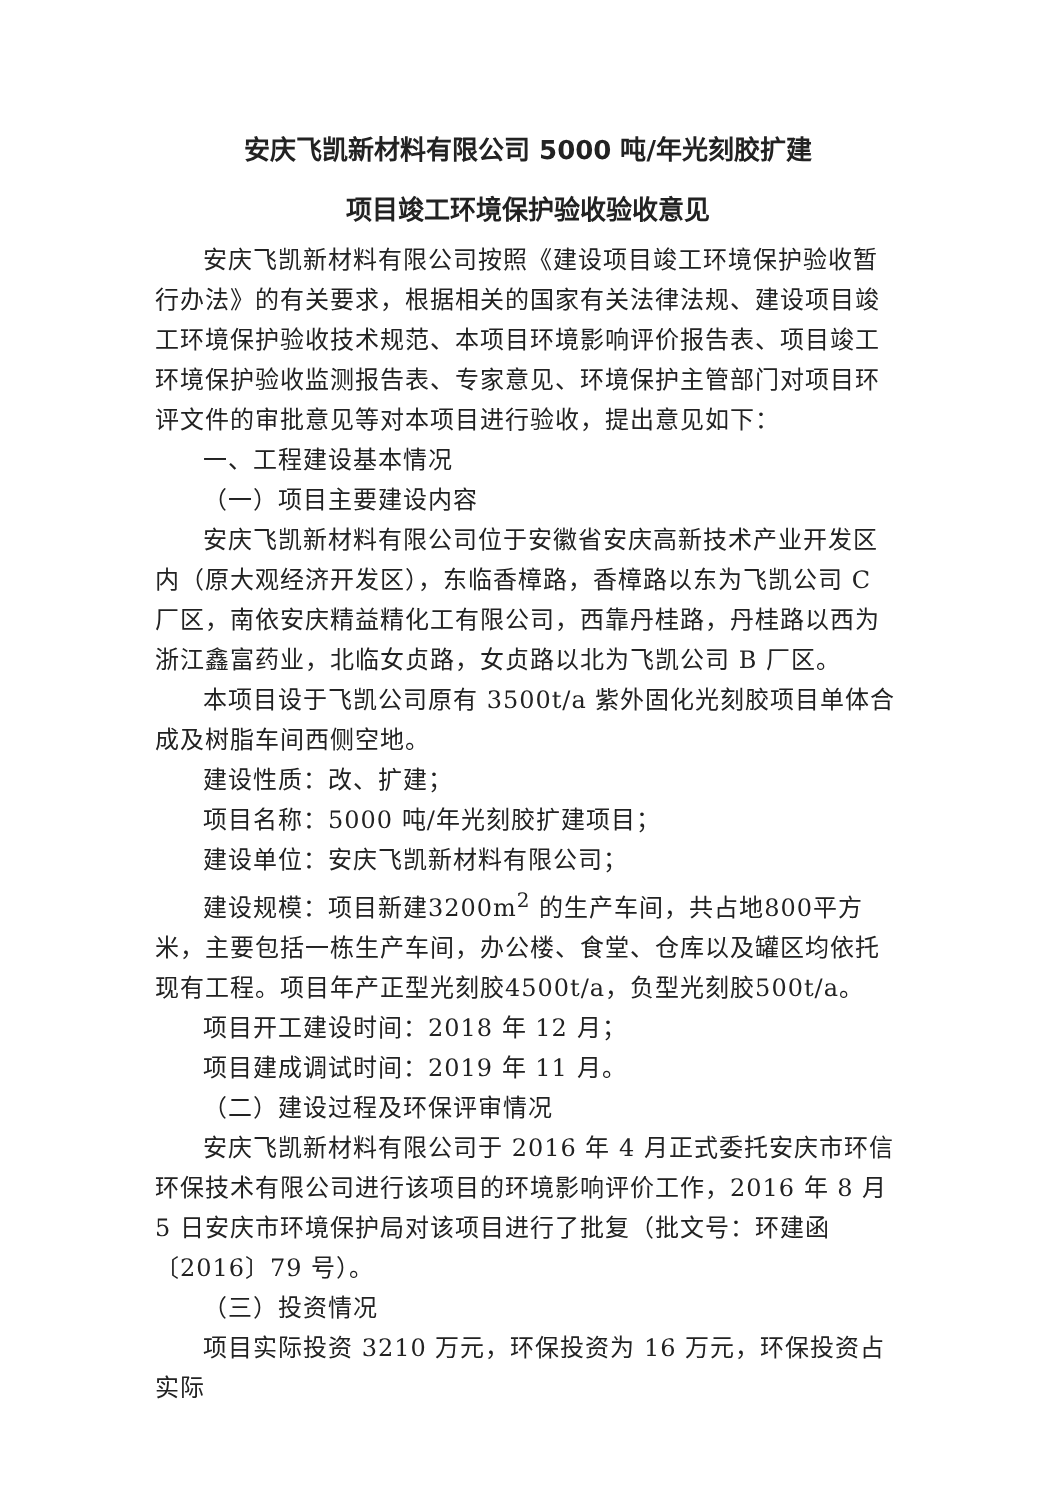安庆飞凯新材料有限公司 5000 吨/年光刻胶扩建
项目竣工环境保护验收验收意见
安庆飞凯新材料有限公司按照《建设项目竣工环境保护验收暂行办法》的有关要求，根据相关的国家有关法律法规、建设项目竣工环境保护验收技术规范、本项目环境影响评价报告表、项目竣工环境保护验收监测报告表、专家意见、环境保护主管部门对项目环评文件的审批意见等对本项目进行验收，提出意见如下：
一、工程建设基本情况
（一）项目主要建设内容
安庆飞凯新材料有限公司位于安徽省安庆高新技术产业开发区内（原大观经济开发区），东临香樟路，香樟路以东为飞凯公司 C 厂区，南依安庆精益精化工有限公司，西靠丹桂路，丹桂路以西为浙江鑫富药业，北临女贞路，女贞路以北为飞凯公司 B 厂区。
本项目设于飞凯公司原有 3500t/a 紫外固化光刻胶项目单体合成及树脂车间西侧空地。
建设性质：改、扩建；
项目名称：5000 吨/年光刻胶扩建项目；
建设单位：安庆飞凯新材料有限公司；
建设规模：项目新建3200m<sup>2</sup> 的生产车间，共占地800平方米，主要包括一栋生产车间，办公楼、食堂、仓库以及罐区均依托现有工程。项目年产正型光刻胶4500t/a，负型光刻胶500t/a。
项目开工建设时间：2018 年 12 月；
项目建成调试时间：2019 年 11 月。
（二）建设过程及环保评审情况
安庆飞凯新材料有限公司于 2016 年 4 月正式委托安庆市环信环保技术有限公司进行该项目的环境影响评价工作，2016 年 8 月 5 日安庆市环境保护局对该项目进行了批复（批文号：环建函〔2016〕79 号）。
（三）投资情况
项目实际投资 3210 万元，环保投资为 16 万元，环保投资占实际